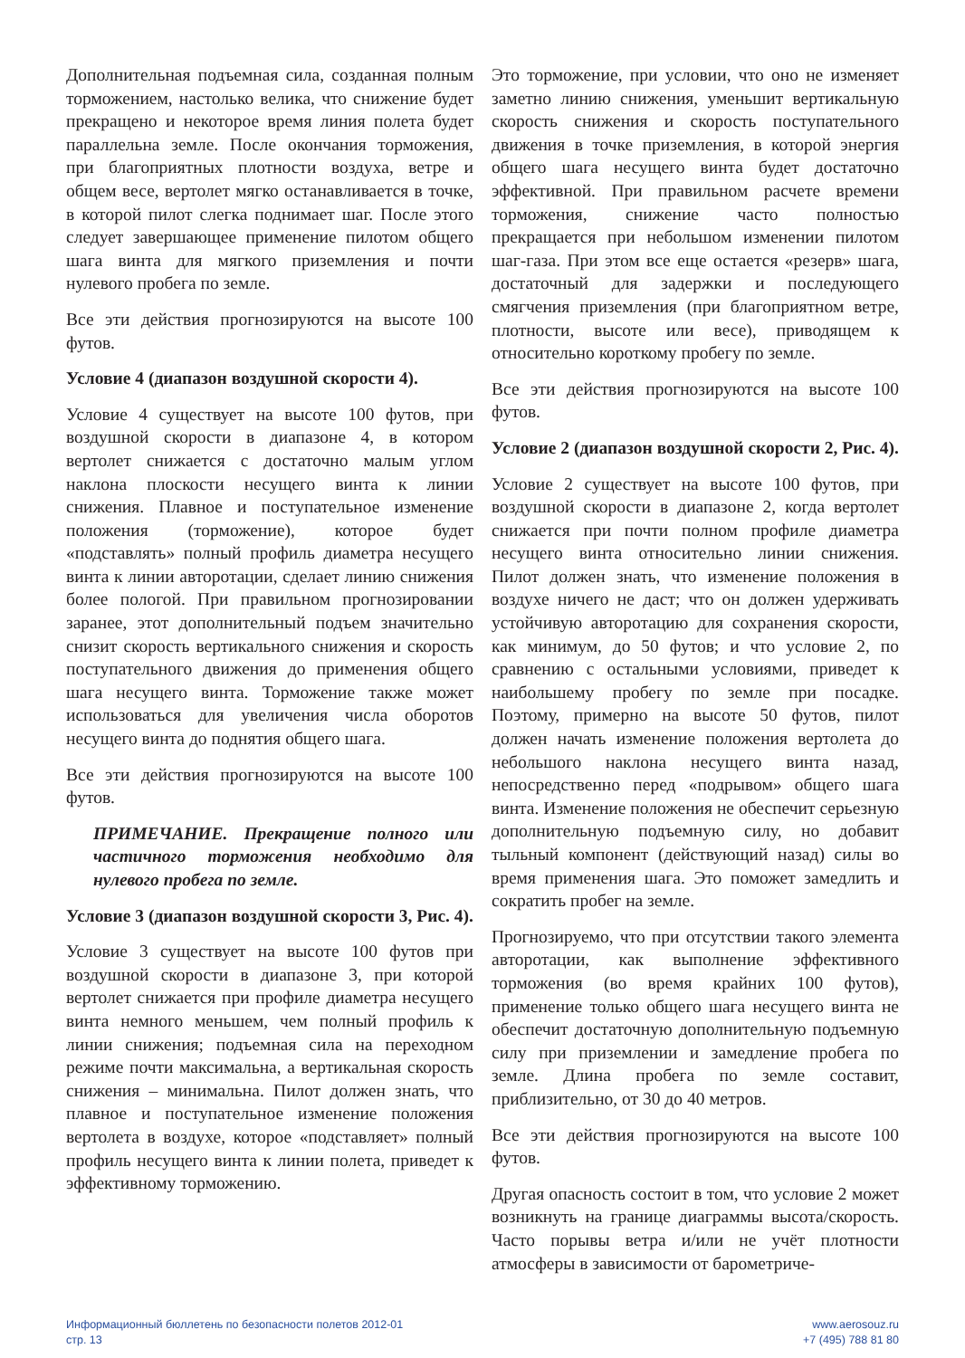Дополнительная подъемная сила, созданная полным торможением, настолько велика, что снижение будет прекращено и некоторое время линия полета будет параллельна земле. После окончания торможения, при благоприятных плотности воздуха, ветре и общем весе, вертолет мягко останавливается в точке, в которой пилот слегка поднимает шаг. После этого следует завершающее применение пилотом общего шага винта для мягкого приземления и почти нулевого пробега по земле.
Все эти действия прогнозируются на высоте 100 футов.
Условие 4 (диапазон воздушной скорости 4).
Условие 4 существует на высоте 100 футов, при воздушной скорости в диапазоне 4, в котором вертолет снижается с достаточно малым углом наклона плоскости несущего винта к линии снижения. Плавное и поступательное изменение положения (торможение), которое будет «подставлять» полный профиль диаметра несущего винта к линии авторотации, сделает линию снижения более пологой. При правильном прогнозировании заранее, этот дополнительный подъем значительно снизит скорость вертикального снижения и скорость поступательного движения до применения общего шага несущего винта. Торможение также может использоваться для увеличения числа оборотов несущего винта до поднятия общего шага.
Все эти действия прогнозируются на высоте 100 футов.
ПРИМЕЧАНИЕ. Прекращение полного или частичного торможения необходимо для нулевого пробега по земле.
Условие 3 (диапазон воздушной скорости 3, Рис. 4).
Условие 3 существует на высоте 100 футов при воздушной скорости в диапазоне 3, при которой вертолет снижается при профиле диаметра несущего винта немного меньшем, чем полный профиль к линии снижения; подъемная сила на переходном режиме почти максимальна, а вертикальная скорость снижения – минимальна. Пилот должен знать, что плавное и поступательное изменение положения вертолета в воздухе, которое «подставляет» полный профиль несущего винта к линии полета, приведет к эффективному торможению.
Это торможение, при условии, что оно не изменяет заметно линию снижения, уменьшит вертикальную скорость снижения и скорость поступательного движения в точке приземления, в которой энергия общего шага несущего винта будет достаточно эффективной. При правильном расчете времени торможения, снижение часто полностью прекращается при небольшом изменении пилотом шаг-газа. При этом все еще остается «резерв» шага, достаточный для задержки и последующего смягчения приземления (при благоприятном ветре, плотности, высоте или весе), приводящем к относительно короткому пробегу по земле.
Все эти действия прогнозируются на высоте 100 футов.
Условие 2 (диапазон воздушной скорости 2, Рис. 4).
Условие 2 существует на высоте 100 футов, при воздушной скорости в диапазоне 2, когда вертолет снижается при почти полном профиле диаметра несущего винта относительно линии снижения. Пилот должен знать, что изменение положения в воздухе ничего не даст; что он должен удерживать устойчивую авторотацию для сохранения скорости, как минимум, до 50 футов; и что условие 2, по сравнению с остальными условиями, приведет к наибольшему пробегу по земле при посадке. Поэтому, примерно на высоте 50 футов, пилот должен начать изменение положения вертолета до небольшого наклона несущего винта назад, непосредственно перед «подрывом» общего шага винта. Изменение положения не обеспечит серьезную дополнительную подъемную силу, но добавит тыльный компонент (действующий назад) силы во время применения шага. Это поможет замедлить и сократить пробег на земле.
Прогнозируемо, что при отсутствии такого элемента авторотации, как выполнение эффективного торможения (во время крайних 100 футов), применение только общего шага несущего винта не обеспечит достаточную дополнительную подъемную силу при приземлении и замедление пробега по земле. Длина пробега по земле составит, приблизительно, от 30 до 40 метров.
Все эти действия прогнозируются на высоте 100 футов.
Другая опасность состоит в том, что условие 2 может возникнуть на границе диаграммы высота/скорость. Часто порывы ветра и/или не учёт плотности атмосферы в зависимости от барометриче-
Информационный бюллетень по безопасности полетов 2012-01
стр. 13
www.aerosouz.ru
+7 (495) 788 81 80